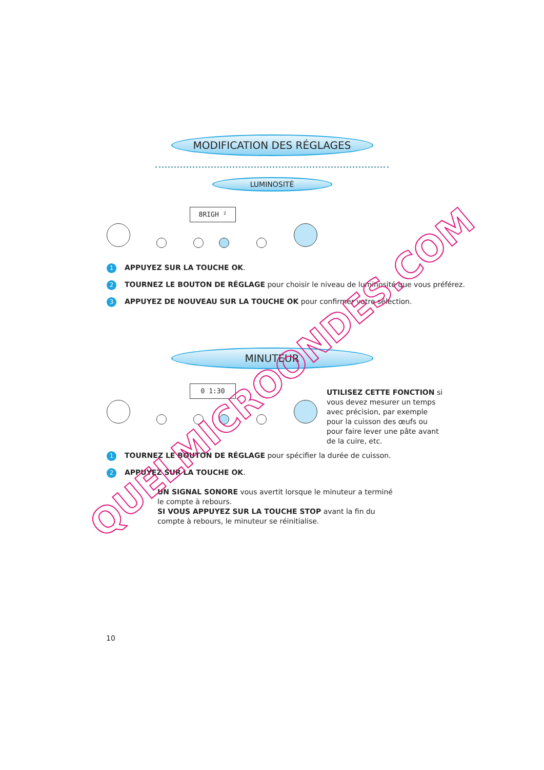MODIFICATION DES RÉGLAGES
LUMINOSITÉ
8RIGH ²
1 APPUYEZ SUR LA TOUCHE OK.
2 TOURNEZ LE BOUTON DE RÉGLAGE pour choisir le niveau de luminosité que vous préférez.
3 APPUYEZ DE NOUVEAU SUR LA TOUCHE OK pour confirmer votre sélection.
MINUTEUR
0 1:30
UTILISEZ CETTE FONCTION si vous devez mesurer un temps avec précision, par exemple pour la cuisson des œufs ou pour faire lever une pâte avant de la cuire, etc.
1 TOURNEZ LE BOUTON DE RÉGLAGE pour spécifier la durée de cuisson.
2 APPUYEZ SUR LA TOUCHE OK.
UN SIGNAL SONORE vous avertit lorsque le minuteur a terminé le compte à rebours.
SI VOUS APPUYEZ SUR LA TOUCHE STOP avant la fin du compte à rebours, le minuteur se réinitialise.
10
QUELMICROONDES.COM